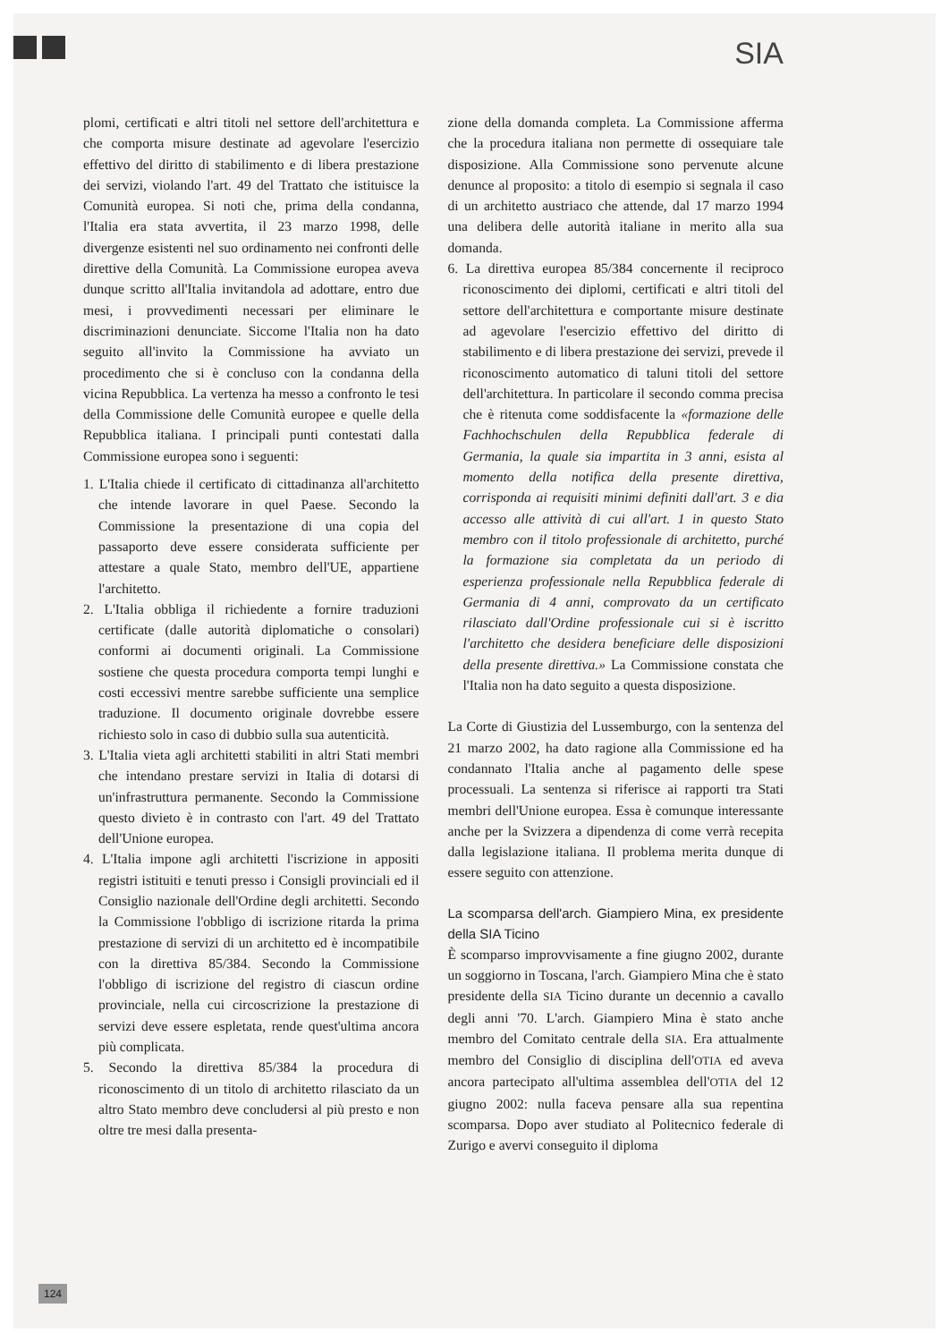SIA
plomi, certificati e altri titoli nel settore dell'architettura e che comporta misure destinate ad agevolare l'esercizio effettivo del diritto di stabilimento e di libera prestazione dei servizi, violando l'art. 49 del Trattato che istituisce la Comunità europea. Si noti che, prima della condanna, l'Italia era stata avvertita, il 23 marzo 1998, delle divergenze esistenti nel suo ordinamento nei confronti delle direttive della Comunità. La Commissione europea aveva dunque scritto all'Italia invitandola ad adottare, entro due mesi, i provvedimenti necessari per eliminare le discriminazioni denunciate. Siccome l'Italia non ha dato seguito all'invito la Commissione ha avviato un procedimento che si è concluso con la condanna della vicina Repubblica. La vertenza ha messo a confronto le tesi della Commissione delle Comunità europee e quelle della Repubblica italiana. I principali punti contestati dalla Commissione europea sono i seguenti:
1. L'Italia chiede il certificato di cittadinanza all'architetto che intende lavorare in quel Paese. Secondo la Commissione la presentazione di una copia del passaporto deve essere considerata sufficiente per attestare a quale Stato, membro dell'UE, appartiene l'architetto.
2. L'Italia obbliga il richiedente a fornire traduzioni certificate (dalle autorità diplomatiche o consolari) conformi ai documenti originali. La Commissione sostiene che questa procedura comporta tempi lunghi e costi eccessivi mentre sarebbe sufficiente una semplice traduzione. Il documento originale dovrebbe essere richiesto solo in caso di dubbio sulla sua autenticità.
3. L'Italia vieta agli architetti stabiliti in altri Stati membri che intendano prestare servizi in Italia di dotarsi di un'infrastruttura permanente. Secondo la Commissione questo divieto è in contrasto con l'art. 49 del Trattato dell'Unione europea.
4. L'Italia impone agli architetti l'iscrizione in appositi registri istituiti e tenuti presso i Consigli provinciali ed il Consiglio nazionale dell'Ordine degli architetti. Secondo la Commissione l'obbligo di iscrizione ritarda la prima prestazione di servizi di un architetto ed è incompatibile con la direttiva 85/384. Secondo la Commissione l'obbligo di iscrizione del registro di ciascun ordine provinciale, nella cui circoscrizione la prestazione di servizi deve essere espletata, rende quest'ultima ancora più complicata.
5. Secondo la direttiva 85/384 la procedura di riconoscimento di un titolo di architetto rilasciato da un altro Stato membro deve concludersi al più presto e non oltre tre mesi dalla presenta-
zione della domanda completa. La Commissione afferma che la procedura italiana non permette di ossequiare tale disposizione. Alla Commissione sono pervenute alcune denunce al proposito: a titolo di esempio si segnala il caso di un architetto austriaco che attende, dal 17 marzo 1994 una delibera delle autorità italiane in merito alla sua domanda.
6. La direttiva europea 85/384 concernente il reciproco riconoscimento dei diplomi, certificati e altri titoli del settore dell'architettura e comportante misure destinate ad agevolare l'esercizio effettivo del diritto di stabilimento e di libera prestazione dei servizi, prevede il riconoscimento automatico di taluni titoli del settore dell'architettura. In particolare il secondo comma precisa che è ritenuta come soddisfacente la «formazione delle Fachhochschulen della Repubblica federale di Germania, la quale sia impartita in 3 anni, esista al momento della notifica della presente direttiva, corrisponda ai requisiti minimi definiti dall'art. 3 e dia accesso alle attività di cui all'art. 1 in questo Stato membro con il titolo professionale di architetto, purché la formazione sia completata da un periodo di esperienza professionale nella Repubblica federale di Germania di 4 anni, comprovato da un certificato rilasciato dall'Ordine professionale cui si è iscritto l'architetto che desidera beneficiare delle disposizioni della presente direttiva.» La Commissione constata che l'Italia non ha dato seguito a questa disposizione.
La Corte di Giustizia del Lussemburgo, con la sentenza del 21 marzo 2002, ha dato ragione alla Commissione ed ha condannato l'Italia anche al pagamento delle spese processuali. La sentenza si riferisce ai rapporti tra Stati membri dell'Unione europea. Essa è comunque interessante anche per la Svizzera a dipendenza di come verrà recepita dalla legislazione italiana. Il problema merita dunque di essere seguito con attenzione.
La scomparsa dell'arch. Giampiero Mina, ex presidente della SIA Ticino
È scomparso improvvisamente a fine giugno 2002, durante un soggiorno in Toscana, l'arch. Giampiero Mina che è stato presidente della SIA Ticino durante un decennio a cavallo degli anni '70. L'arch. Giampiero Mina è stato anche membro del Comitato centrale della SIA. Era attualmente membro del Consiglio di disciplina dell'OTIA ed aveva ancora partecipato all'ultima assemblea dell'OTIA del 12 giugno 2002: nulla faceva pensare alla sua repentina scomparsa. Dopo aver studiato al Politecnico federale di Zurigo e avervi conseguito il diploma
124